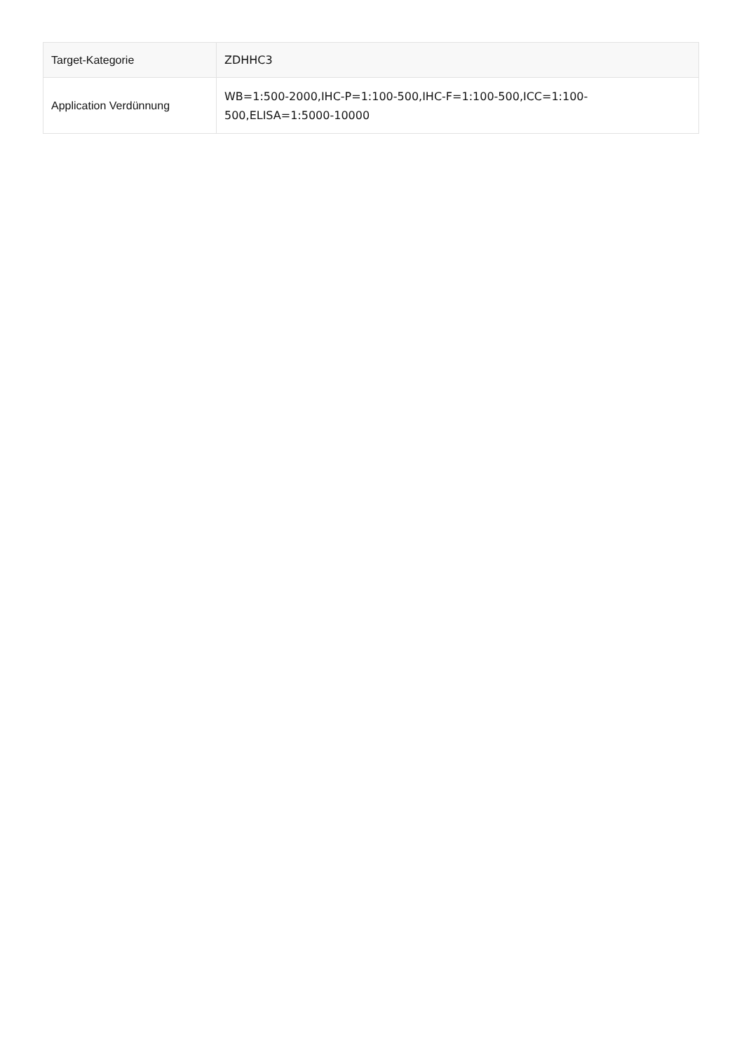| Target-Kategorie | ZDHHC3 |
| Application Verdünnung | WB=1:500-2000,IHC-P=1:100-500,IHC-F=1:100-500,ICC=1:100-500,ELISA=1:5000-10000 |